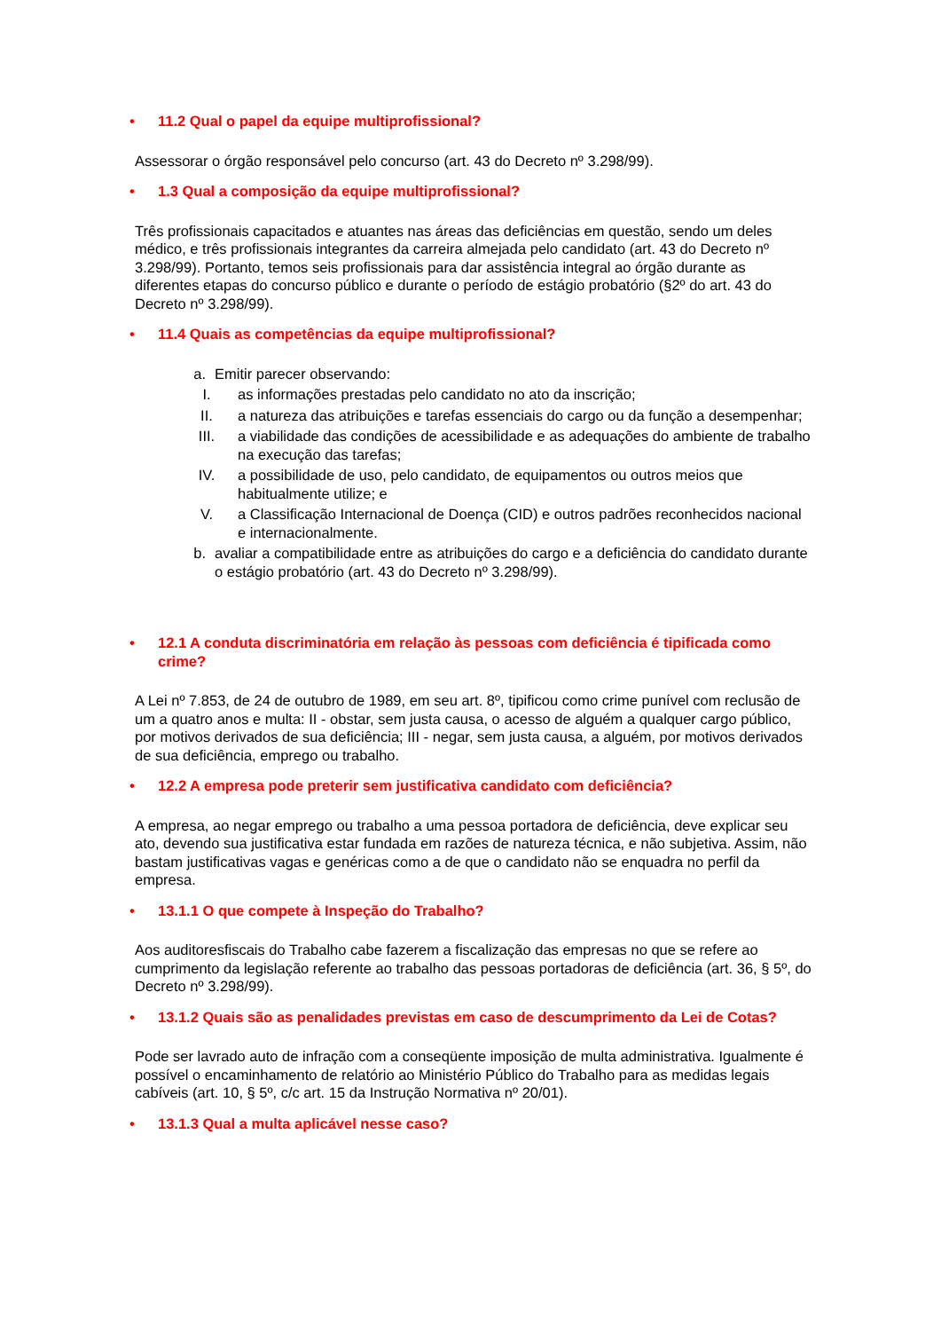• 11.2 Qual o papel da equipe multiprofissional?
Assessorar o órgão responsável pelo concurso (art. 43 do Decreto nº 3.298/99).
• 1.3 Qual a composição da equipe multiprofissional?
Três profissionais capacitados e atuantes nas áreas das deficiências em questão, sendo um deles médico, e três profissionais integrantes da carreira almejada pelo candidato (art. 43 do Decreto nº 3.298/99). Portanto, temos seis profissionais para dar assistência integral ao órgão durante as diferentes etapas do concurso público e durante o período de estágio probatório (§2º do art. 43 do Decreto nº 3.298/99).
• 11.4 Quais as competências da equipe multiprofissional?
a. Emitir parecer observando:
I. as informações prestadas pelo candidato no ato da inscrição;
II. a natureza das atribuições e tarefas essenciais do cargo ou da função a desempenhar;
III. a viabilidade das condições de acessibilidade e as adequações do ambiente de trabalho na execução das tarefas;
IV. a possibilidade de uso, pelo candidato, de equipamentos ou outros meios que habitualmente utilize; e
V. a Classificação Internacional de Doença (CID) e outros padrões reconhecidos nacional e internacionalmente.
b. avaliar a compatibilidade entre as atribuições do cargo e a deficiência do candidato durante o estágio probatório (art. 43 do Decreto nº 3.298/99).
• 12.1 A conduta discriminatória em relação às pessoas com deficiência é tipificada como crime?
A Lei nº 7.853, de 24 de outubro de 1989, em seu art. 8º, tipificou como crime punível com reclusão de um a quatro anos e multa: II - obstar, sem justa causa, o acesso de alguém a qualquer cargo público, por motivos derivados de sua deficiência; III - negar, sem justa causa, a alguém, por motivos derivados de sua deficiência, emprego ou trabalho.
• 12.2 A empresa pode preterir sem justificativa candidato com deficiência?
A empresa, ao negar emprego ou trabalho a uma pessoa portadora de deficiência, deve explicar seu ato, devendo sua justificativa estar fundada em razões de natureza técnica, e não subjetiva. Assim, não bastam justificativas vagas e genéricas como a de que o candidato não se enquadra no perfil da empresa.
• 13.1.1 O que compete à Inspeção do Trabalho?
Aos auditoresfiscais do Trabalho cabe fazerem a fiscalização das empresas no que se refere ao cumprimento da legislação referente ao trabalho das pessoas portadoras de deficiência (art. 36, § 5º, do Decreto nº 3.298/99).
• 13.1.2 Quais são as penalidades previstas em caso de descumprimento da Lei de Cotas?
Pode ser lavrado auto de infração com a conseqüente imposição de multa administrativa. Igualmente é possível o encaminhamento de relatório ao Ministério Público do Trabalho para as medidas legais cabíveis (art. 10, § 5º, c/c art. 15 da Instrução Normativa nº 20/01).
• 13.1.3 Qual a multa aplicável nesse caso?